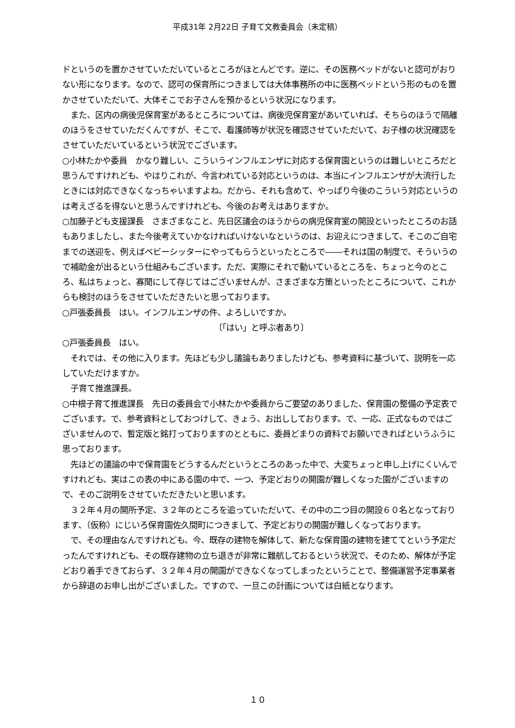平成31年 2月22日 子育て文教委員会（未定稿）
ドというのを置かさせていただいているところがほとんどです。逆に、その医務ベッドがないと認可がおりない形になります。なので、認可の保育所につきましては大体事務所の中に医務ベッドという形のものを置かさせていただいて、大体そこでお子さんを預かるという状況になります。
　また、区内の病後児保育室があるところについては、病後児保育室があいていれば、そちらのほうで隔離のほうをさせていただくんですが、そこで、看護師等が状況を確認させていただいて、お子様の状況確認をさせていただいているという状況でございます。
○小林たかや委員　かなり難しい、こういうインフルエンザに対応する保育園というのは難しいところだと思うんですけれども、やはりこれが、今言われている対応というのは、本当にインフルエンザが大流行したときには対応できなくなっちゃいますよね。だから、それも含めて、やっぱり今後のこういう対応というのは考えざるを得ないと思うんですけれども、今後のお考えはありますか。
○加藤子ども支援課長　さまざまなこと、先日区議会のほうからの病児保育室の開設といったところのお話もありましたし、また今後考えていかなければいけないなというのは、お迎えにつきまして、そこのご自宅までの送迎を、例えばベビーシッターにやってもらうといったところで――それは国の制度で、そういうので補助金が出るという仕組みもございます。ただ、実際にそれで動いているところを、ちょっと今のところ、私はちょっと、寡聞にして存じてはございませんが、さまざまな方策といったところについて、これからも検討のほうをさせていただきたいと思っております。
○戸張委員長　はい。インフルエンザの件、よろしいですか。
〔「はい」と呼ぶ者あり〕
○戸張委員長　はい。
　それでは、その他に入ります。先ほども少し議論もありましたけども、参考資料に基づいて、説明を一応していただけますか。
　子育て推進課長。
○中根子育て推進課長　先日の委員会で小林たかや委員からご要望のありました、保育園の整備の予定表でございます。で、参考資料としておつけして、きょう、お出ししております。で、一応、正式なものではございませんので、暫定版と銘打っておりますのとともに、委員どまりの資料でお願いできればというふうに思っております。
　先ほどの議論の中で保育園をどうするんだというところのあった中で、大変ちょっと申し上げにくいんですけれども、実はこの表の中にある園の中で、一つ、予定どおりの開園が難しくなった園がございますので、そのご説明をさせていただきたいと思います。
　３２年４月の開所予定、３２年のところを追っていただいて、その中の二つ目の開設６０名となっております、（仮称）にじいろ保育園佐久間町につきまして、予定どおりの開園が難しくなっております。
　で、その理由なんですけれども、今、既存の建物を解体して、新たな保育園の建物を建ててという予定だったんですけれども、その既存建物の立ち退きが非常に難航しておるという状況で、そのため、解体が予定どおり着手できておらず、３２年４月の開園ができなくなってしまったということで、整備運営予定事業者から辞退のお申し出がございました。ですので、一旦この計画については白紙となります。
１０